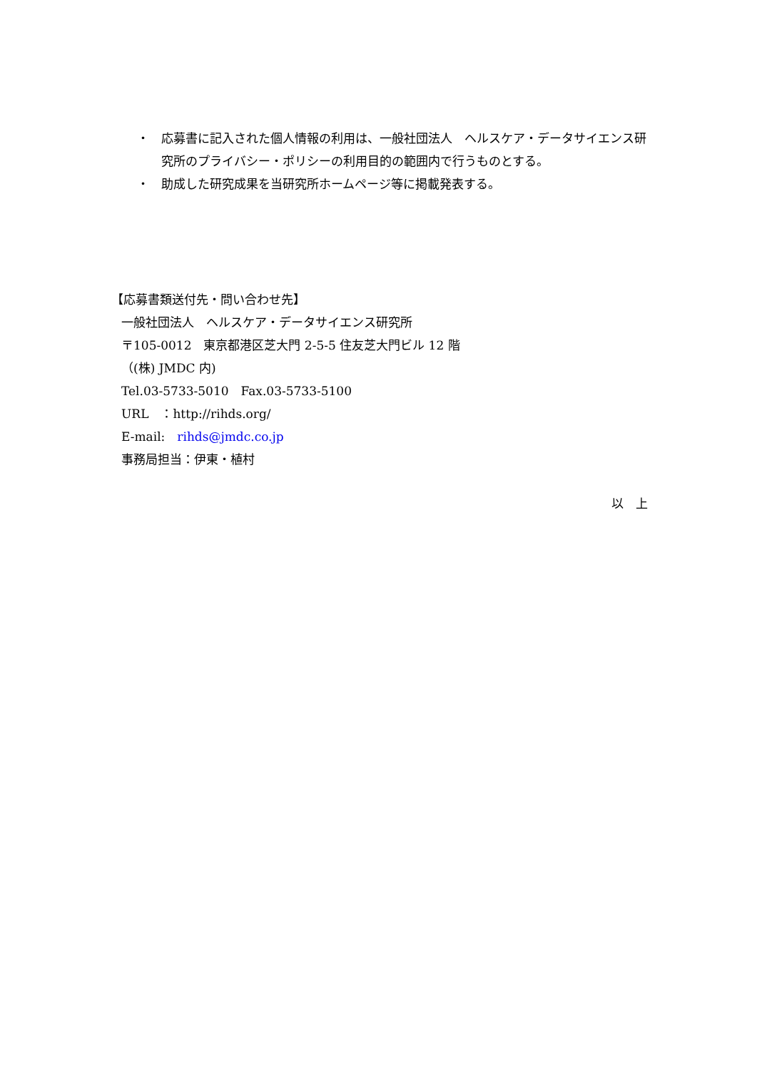・ 応募書に記入された個人情報の利用は、一般社団法人　ヘルスケア・データサイエンス研究所のプライバシー・ポリシーの利用目的の範囲内で行うものとする。
・ 助成した研究成果を当研究所ホームページ等に掲載発表する。
【応募書類送付先・問い合わせ先】
一般社団法人　ヘルスケア・データサイエンス研究所
〒105-0012　東京都港区芝大門 2-5-5 住友芝大門ビル 12 階
（(株) JMDC 内)
Tel.03-5733-5010　Fax.03-5733-5100
URL　：http://rihds.org/
E-mail:　rihds@jmdc.co.jp
事務局担当：伊東・植村
以　上